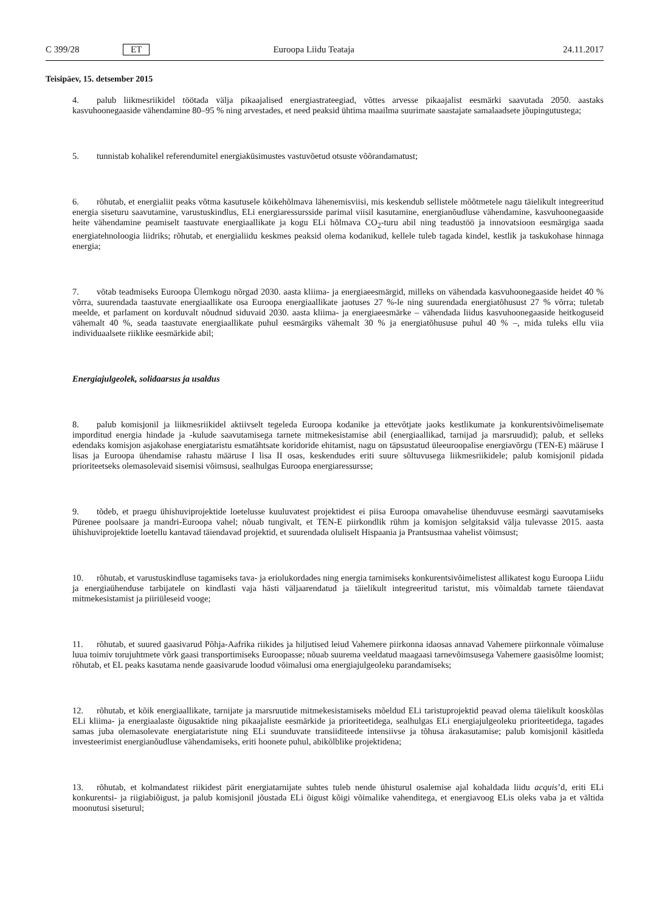C 399/28 ET Euroopa Liidu Teataja 24.11.2017
Teisipäev, 15. detsember 2015
4. palub liikmesriikidel töötada välja pikaajalised energiastrateegiad, võttes arvesse pikaajalist eesmärki saavutada 2050. aastaks kasvuhoonegaaside vähendamine 80–95 % ning arvestades, et need peaksid ühtima maailma suurimate saastajate samalaadsete jõupingutustega;
5. tunnistab kohalikel referendumitel energiaküsimustes vastuvõetud otsuste võõrandamatust;
6. rõhutab, et energialiit peaks võtma kasutusele kõikehõlmava lähenemisviisi, mis keskendub sellistele mõõtmetele nagu täielikult integreeritud energia siseturu saavutamine, varustuskindlus, ELi energiaressursside parimal viisil kasutamine, energianõudluse vähendamine, kasvuhoonegaaside heite vähendamine peamiselt taastuvate energiaallikate ja kogu ELi hõlmava CO<sub>2</sub>-turu abil ning teadustöö ja innovatsioon eesmärgiga saada energiatehnoloogia liidriks; rõhutab, et energialiidu keskmes peaksid olema kodanikud, kellele tuleb tagada kindel, kestlik ja taskukohase hinnaga energia;
7. võtab teadmiseks Euroopa Ülemkogu nõrgad 2030. aasta kliima- ja energiaeesmärgid, milleks on vähendada kasvuhoonegaaside heidet 40 % võrra, suurendada taastuvate energiaallikate osa Euroopa energiaallikate jaotuses 27 %-le ning suurendada energiatõhusust 27 % võrra; tuletab meelde, et parlament on korduvalt nõudnud siduvaid 2030. aasta kliima- ja energiaeesmärke – vähendada liidus kasvuhoonegaaside heitkoguseid vähemalt 40 %, seada taastuvate energiaallikate puhul eesmärgiks vähemalt 30 % ja energiatõhususe puhul 40 % –, mida tuleks ellu viia individuaalsete riiklike eesmärkide abil;
Energiajulgeolek, solidaarsus ja usaldus
8. palub komisjonil ja liikmesriikidel aktiivselt tegeleda Euroopa kodanike ja ettevõtjate jaoks kestlikumate ja konkurentsivõimelisemate imporditud energia hindade ja -kulude saavutamisega tarnete mitmekesistamise abil (energiaallikad, tarnijad ja marsruudid); palub, et selleks edendaks komisjon asjakohase energiataristu esmatähtsate koridoride ehitamist, nagu on täpsustatud üleeuroopalise energiavõrgu (TEN-E) määruse I lisas ja Euroopa ühendamise rahastu määruse I lisa II osas, keskendudes eriti suure sõltuvusega liikmesriikidele; palub komisjonil pidada prioriteetseks olemasolevaid sisemisi võimsusi, sealhulgas Euroopa energiaressursse;
9. tõdeb, et praegu ühishuviprojektide loetelusse kuuluvatest projektidest ei piisa Euroopa omavahelise ühenduvuse eesmärgi saavutamiseks Pürenee poolsaare ja mandri-Euroopa vahel; nõuab tungivalt, et TEN-E piirkondlik rühm ja komisjon selgitaksid välja tulevasse 2015. aasta ühishuviprojektide loetellu kantavad täiendavad projektid, et suurendada oluliselt Hispaania ja Prantsusmaa vahelist võimsust;
10. rõhutab, et varustuskindluse tagamiseks tava- ja eriolukordades ning energia tarnimiseks konkurentsivõimelistest allikatest kogu Euroopa Liidu ja energiaühenduse tarbijatele on kindlasti vaja hästi väljaarendatud ja täielikult integreeritud taristut, mis võimaldab tarnete täiendavat mitmekesistamist ja piiriüleseid vooge;
11. rõhutab, et suured gaasivarud Põhja-Aafrika riikides ja hiljutised leiud Vahemere piirkonna idaosas annavad Vahemere piirkonnale võimaluse luua toimiv torujuhtmete võrk gaasi transportimiseks Euroopasse; nõuab suurema veeldatud maagaasi tarnevõimsusega Vahemere gaasisõlme loomist; rõhutab, et EL peaks kasutama nende gaasivarude loodud võimalusi oma energiajulgeoleku parandamiseks;
12. rõhutab, et kõik energiaallikate, tarnijate ja marsruutide mitmekesistamiseks mõeldud ELi taristuprojektid peavad olema täielikult kooskõlas ELi kliima- ja energiaalaste õigusaktide ning pikaajaliste eesmärkide ja prioriteetidega, sealhulgas ELi energiajulgeoleku prioriteetidega, tagades samas juba olemasolevate energiataristute ning ELi suunduvate transiiditeede intensiivse ja tõhusa ärakasutamise; palub komisjonil käsitleda investeerimist energianõudluse vähendamiseks, eriti hoonete puhul, abikõlblike projektidena;
13. rõhutab, et kolmandatest riikidest pärit energiatarnijate suhtes tuleb nende ühisturul osalemise ajal kohaldada liidu acquis’d, eriti ELi konkurentsi- ja riigiabiõigust, ja palub komisjonil jõustada ELi õigust kõigi võimalike vahenditega, et energiavoog ELis oleks vaba ja et vältida moonutusi siseturul;